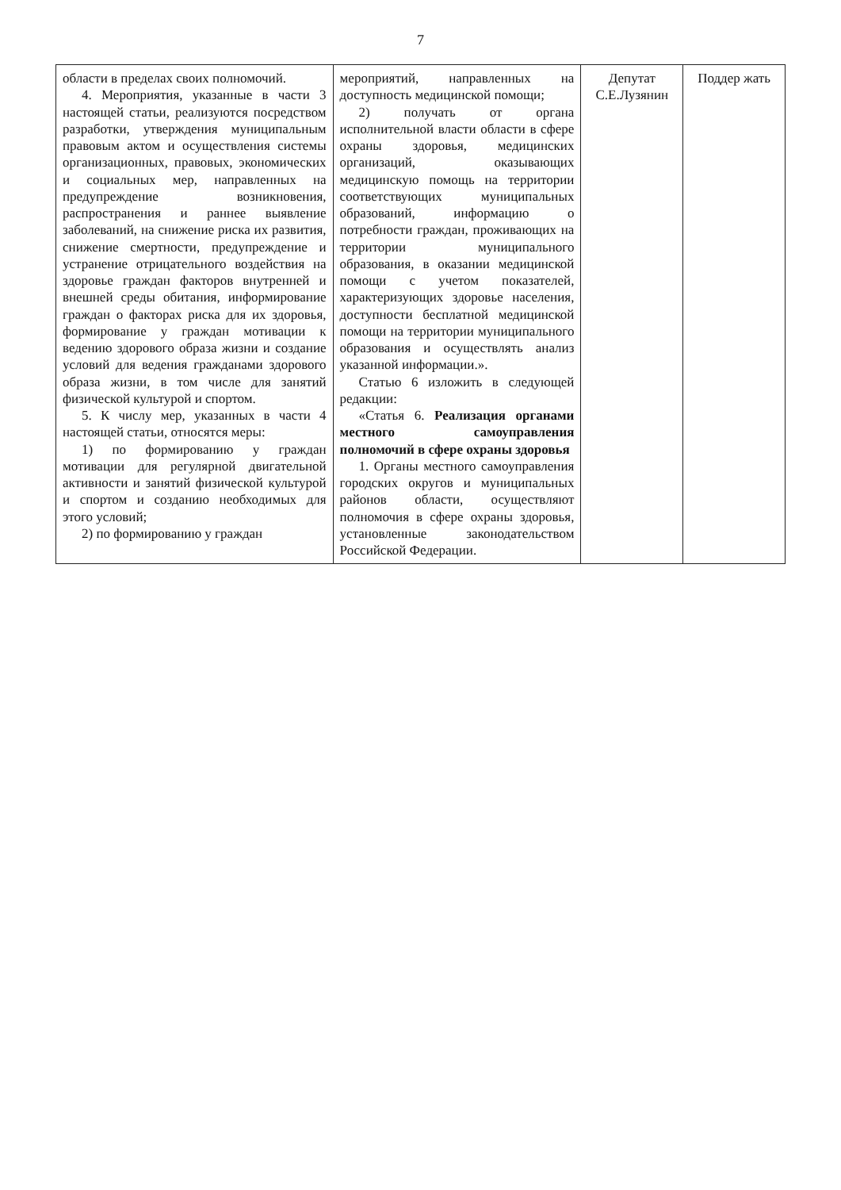7
| области в пределах своих полномочий. 4. Мероприятия, указанные в части 3 настоящей статьи, реализуются посредством разработки, утверждения муниципальным правовым актом и осуществления системы организационных, правовых, экономических и социальных мер, направленных на предупреждение возникновения, распространения и раннее выявление заболеваний, на снижение риска их развития, снижение смертности, предупреждение и устранение отрицательного воздействия на здоровье граждан факторов внутренней и внешней среды обитания, информирование граждан о факторах риска для их здоровья, формирование у граждан мотивации к ведению здорового образа жизни и создание условий для ведения гражданами здорового образа жизни, в том числе для занятий физической культурой и спортом. 5. К числу мер, указанных в части 4 настоящей статьи, относятся меры: 1) по формированию у граждан мотивации для регулярной двигательной активности и занятий физической культурой и спортом и созданию необходимых для этого условий; 2) по формированию у граждан | мероприятий, направленных на доступность медицинской помощи; 2) получать от органа исполнительной власти области в сфере охраны здоровья, медицинских организаций, оказывающих медицинскую помощь на территории соответствующих муниципальных образований, информацию о потребности граждан, проживающих на территории муниципального образования, в оказании медицинской помощи с учетом показателей, характеризующих здоровье населения, доступности бесплатной медицинской помощи на территории муниципального образования и осуществлять анализ указанной информации.». Статью 6 изложить в следующей редакции: «Статья 6. Реализация органами местного самоуправления полномочий в сфере охраны здоровья 1. Органы местного самоуправления городских округов и муниципальных районов области, осуществляют полномочия в сфере охраны здоровья, установленные законодательством Российской Федерации. | Депутат С.Е.Лузянин | Поддер жать |